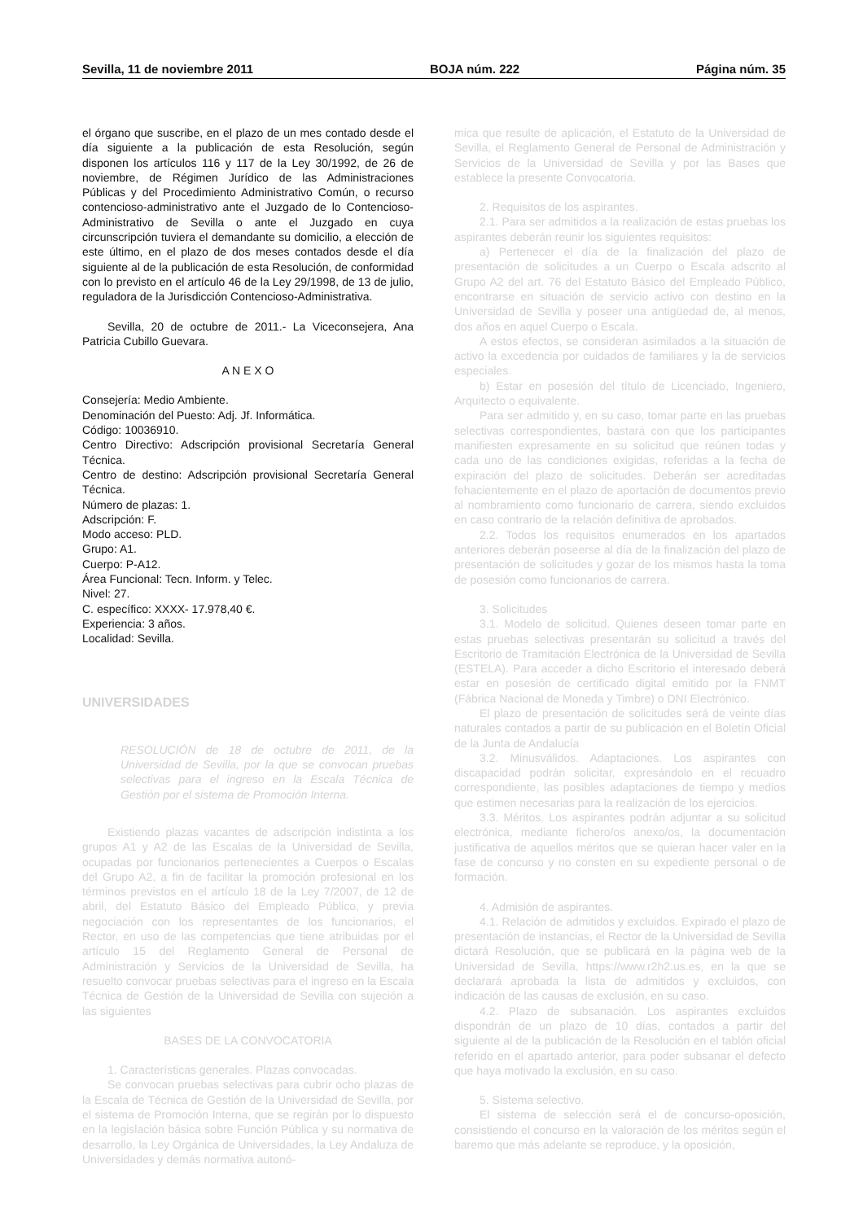Sevilla, 11 de noviembre 2011 BOJA núm. 222 Página núm. 35
el órgano que suscribe, en el plazo de un mes contado desde el día siguiente a la publicación de esta Resolución, según disponen los artículos 116 y 117 de la Ley 30/1992, de 26 de noviembre, de Régimen Jurídico de las Administraciones Públicas y del Procedimiento Administrativo Común, o recurso contencioso-administrativo ante el Juzgado de lo Contencioso-Administrativo de Sevilla o ante el Juzgado en cuya circunscripción tuviera el demandante su domicilio, a elección de este último, en el plazo de dos meses contados desde el día siguiente al de la publicación de esta Resolución, de conformidad con lo previsto en el artículo 46 de la Ley 29/1998, de 13 de julio, reguladora de la Jurisdicción Contencioso-Administrativa.
Sevilla, 20 de octubre de 2011.- La Viceconsejera, Ana Patricia Cubillo Guevara.
A N E X O
Consejería: Medio Ambiente.
Denominación del Puesto: Adj. Jf. Informática.
Código: 10036910.
Centro Directivo: Adscripción provisional Secretaría General Técnica.
Centro de destino: Adscripción provisional Secretaría General Técnica.
Número de plazas: 1.
Adscripción: F.
Modo acceso: PLD.
Grupo: A1.
Cuerpo: P-A12.
Área Funcional: Tecn. Inform. y Telec.
Nivel: 27.
C. específico: XXXX- 17.978,40 €.
Experiencia: 3 años.
Localidad: Sevilla.
UNIVERSIDADES
RESOLUCIÓN de 18 de octubre de 2011, de la Universidad de Sevilla, por la que se convocan pruebas selectivas para el ingreso en la Escala Técnica de Gestión por el sistema de Promoción Interna.
Existiendo plazas vacantes de adscripción indistinta a los grupos A1 y A2 de las Escalas de la Universidad de Sevilla, ocupadas por funcionarios pertenecientes a Cuerpos o Escalas del Grupo A2, a fin de facilitar la promoción profesional en los términos previstos en el artículo 18 de la Ley 7/2007, de 12 de abril, del Estatuto Básico del Empleado Público, y previa negociación con los representantes de los funcionarios, el Rector, en uso de las competencias que tiene atribuidas por el artículo 15 del Reglamento General de Personal de Administración y Servicios de la Universidad de Sevilla, ha resuelto convocar pruebas selectivas para el ingreso en la Escala Técnica de Gestión de la Universidad de Sevilla con sujeción a las siguientes
BASES DE LA CONVOCATORIA
1. Características generales. Plazas convocadas.
Se convocan pruebas selectivas para cubrir ocho plazas de la Escala de Técnica de Gestión de la Universidad de Sevilla, por el sistema de Promoción Interna, que se regirán por lo dispuesto en la legislación básica sobre Función Pública y su normativa de desarrollo, la Ley Orgánica de Universidades, la Ley Andaluza de Universidades y demás normativa autonó-
mica que resulte de aplicación, el Estatuto de la Universidad de Sevilla, el Reglamento General de Personal de Administración y Servicios de la Universidad de Sevilla y por las Bases que establece la presente Convocatoria.
2. Requisitos de los aspirantes.
2.1. Para ser admitidos a la realización de estas pruebas los aspirantes deberán reunir los siguientes requisitos:
a) Pertenecer el día de la finalización del plazo de presentación de solicitudes a un Cuerpo o Escala adscrito al Grupo A2 del art. 76 del Estatuto Básico del Empleado Público, encontrarse en situación de servicio activo con destino en la Universidad de Sevilla y poseer una antigüedad de, al menos, dos años en aquel Cuerpo o Escala.
A estos efectos, se consideran asimilados a la situación de activo la excedencia por cuidados de familiares y la de servicios especiales.
b) Estar en posesión del título de Licenciado, Ingeniero, Arquitecto o equivalente.
Para ser admitido y, en su caso, tomar parte en las pruebas selectivas correspondientes, bastará con que los participantes manifiesten expresamente en su solicitud que reúnen todas y cada uno de las condiciones exigidas, referidas a la fecha de expiración del plazo de solicitudes. Deberán ser acreditadas fehacientemente en el plazo de aportación de documentos previo al nombramiento como funcionario de carrera, siendo excluidos en caso contrario de la relación definitiva de aprobados.
2.2. Todos los requisitos enumerados en los apartados anteriores deberán poseerse al día de la finalización del plazo de presentación de solicitudes y gozar de los mismos hasta la toma de posesión como funcionarios de carrera.
3. Solicitudes
3.1. Modelo de solicitud. Quienes deseen tomar parte en estas pruebas selectivas presentarán su solicitud a través del Escritorio de Tramitación Electrónica de la Universidad de Sevilla (ESTELA). Para acceder a dicho Escritorio el interesado deberá estar en posesión de certificado digital emitido por la FNMT (Fábrica Nacional de Moneda y Timbre) o DNI Electrónico.
El plazo de presentación de solicitudes será de veinte días naturales contados a partir de su publicación en el Boletín Oficial de la Junta de Andalucía
3.2. Minusválidos. Adaptaciones. Los aspirantes con discapacidad podrán solicitar, expresándolo en el recuadro correspondiente, las posibles adaptaciones de tiempo y medios que estimen necesarias para la realización de los ejercicios.
3.3. Méritos. Los aspirantes podrán adjuntar a su solicitud electrónica, mediante fichero/os anexo/os, la documentación justificativa de aquellos méritos que se quieran hacer valer en la fase de concurso y no consten en su expediente personal o de formación.
4. Admisión de aspirantes.
4.1. Relación de admitidos y excluidos. Expirado el plazo de presentación de instancias, el Rector de la Universidad de Sevilla dictará Resolución, que se publicará en la página web de la Universidad de Sevilla, https://www.r2h2.us.es, en la que se declarará aprobada la lista de admitidos y excluidos, con indicación de las causas de exclusión, en su caso.
4.2. Plazo de subsanación. Los aspirantes excluidos dispondrán de un plazo de 10 días, contados a partir del siguiente al de la publicación de la Resolución en el tablón oficial referido en el apartado anterior, para poder subsanar el defecto que haya motivado la exclusión, en su caso.
5. Sistema selectivo.
El sistema de selección será el de concurso-oposición, consistiendo el concurso en la valoración de los méritos según el baremo que más adelante se reproduce, y la oposición,